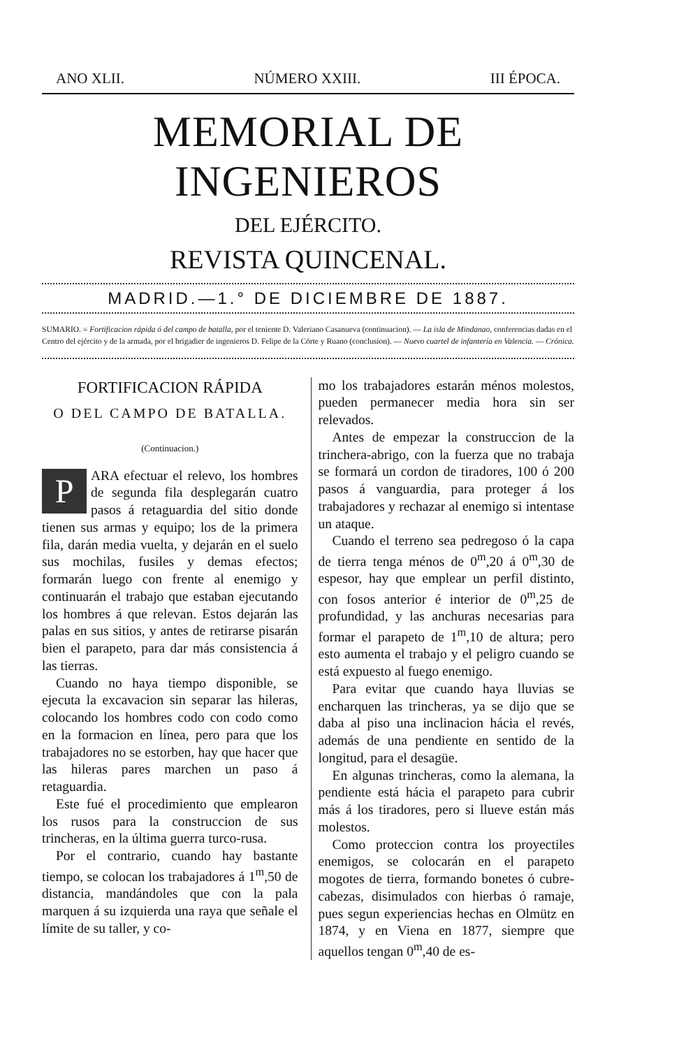ANO XLII. NÚMERO XXIII. III ÉPOCA.
MEMORIAL DE INGENIEROS
DEL EJÉRCITO.
REVISTA QUINCENAL.
MADRID.—1.° DE DICIEMBRE DE 1887.
SUMARIO. = Fortificacion rápida ó del campo de batalla, por el teniente D. Valeriano Casanueva (continuacion). — La isla de Mindanao, conferencias dadas en el Centro del ejército y de la armada, por el brigadier de ingenieros D. Felipe de la Córte y Ruano (conclusion). — Nuevo cuartel de infantería en Valencia. — Crónica.
FORTIFICACION RÁPIDA
O DEL CAMPO DE BATALLA.
(Continuacion.)
PARA efectuar el relevo, los hombres de segunda fila desplegarán cuatro pasos á retaguardia del sitio donde tienen sus armas y equipo; los de la primera fila, darán media vuelta, y dejarán en el suelo sus mochilas, fusiles y demas efectos; formarán luego con frente al enemigo y continuarán el trabajo que estaban ejecutando los hombres á que relevan. Estos dejarán las palas en sus sitios, y antes de retirarse pisarán bien el parapeto, para dar más consistencia á las tierras.
Cuando no haya tiempo disponible, se ejecuta la excavacion sin separar las hileras, colocando los hombres codo con codo como en la formacion en línea, pero para que los trabajadores no se estorben, hay que hacer que las hileras pares marchen un paso á retaguardia.
Este fué el procedimiento que emplearon los rusos para la construccion de sus trincheras, en la última guerra turco-rusa.
Por el contrario, cuando hay bastante tiempo, se colocan los trabajadores á 1<sup>m</sup>,50 de distancia, mandándoles que con la pala marquen á su izquierda una raya que señale el límite de su taller, y co-
mo los trabajadores estarán ménos molestos, pueden permanecer media hora sin ser relevados.
Antes de empezar la construccion de la trinchera-abrigo, con la fuerza que no trabaja se formará un cordon de tiradores, 100 ó 200 pasos á vanguardia, para proteger á los trabajadores y rechazar al enemigo si intentase un ataque.
Cuando el terreno sea pedregoso ó la capa de tierra tenga ménos de 0<sup>m</sup>,20 á 0<sup>m</sup>,30 de espesor, hay que emplear un perfil distinto, con fosos anterior é interior de 0<sup>m</sup>,25 de profundidad, y las anchuras necesarias para formar el parapeto de 1<sup>m</sup>,10 de altura; pero esto aumenta el trabajo y el peligro cuando se está expuesto al fuego enemigo.
Para evitar que cuando haya lluvias se encharquen las trincheras, ya se dijo que se daba al piso una inclinacion hácia el revés, además de una pendiente en sentido de la longitud, para el desagüe.
En algunas trincheras, como la alemana, la pendiente está hácia el parapeto para cubrir más á los tiradores, pero si llueve están más molestos.
Como proteccion contra los proyectiles enemigos, se colocarán en el parapeto mogotes de tierra, formando bonetes ó cubre-cabezas, disimulados con hierbas ó ramaje, pues segun experiencias hechas en Olmütz en 1874, y en Viena en 1877, siempre que aquellos tengan 0<sup>m</sup>,40 de es-